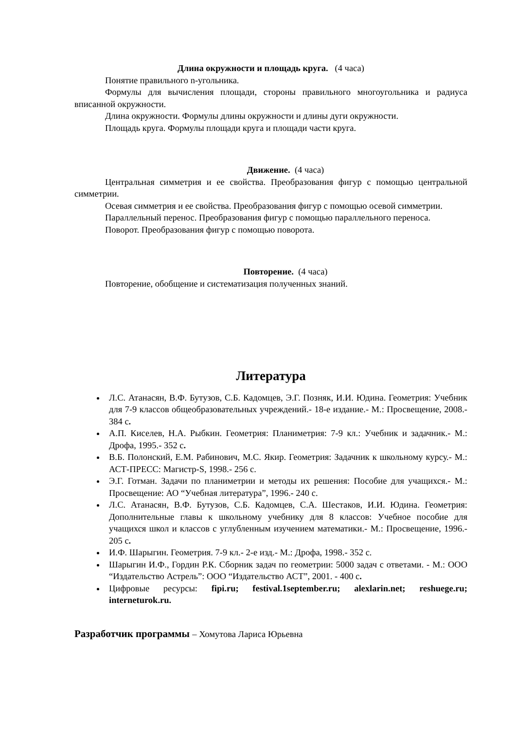Длина окружности и площадь круга. (4 часа)
Понятие правильного n-угольника.
Формулы для вычисления площади, стороны правильного многоугольника и радиуса вписанной окружности.
Длина окружности. Формулы длины окружности и длины дуги окружности.
Площадь круга. Формулы площади круга и площади части круга.
Движение. (4 часа)
Центральная симметрия и ее свойства. Преобразования фигур с помощью центральной симметрии.
Осевая симметрия и ее свойства. Преобразования фигур с помощью осевой симметрии.
Параллельный перенос. Преобразования фигур с помощью параллельного переноса.
Поворот. Преобразования фигур с помощью поворота.
Повторение. (4 часа)
Повторение, обобщение и систематизация полученных знаний.
Литература
Л.С. Атанасян, В.Ф. Бутузов, С.Б. Кадомцев, Э.Г. Позняк, И.И. Юдина. Геометрия: Учебник для 7-9 классов общеобразовательных учреждений.- 18-е издание.- М.: Просвещение, 2008.- 384 с.
А.П. Киселев, Н.А. Рыбкин. Геометрия: Планиметрия: 7-9 кл.: Учебник и задачник.- М.: Дрофа, 1995.- 352 с.
В.Б. Полонский, Е.М. Рабинович, М.С. Якир. Геометрия: Задачник к школьному курсу.- М.: АСТ-ПРЕСС: Магистр-S, 1998.- 256 с.
Э.Г. Готман. Задачи по планиметрии и методы их решения: Пособие для учащихся.- М.: Просвещение: АО “Учебная литература”, 1996.- 240 с.
Л.С. Атанасян, В.Ф. Бутузов, С.Б. Кадомцев, С.А. Шестаков, И.И. Юдина. Геометрия: Дополнительные главы к школьному учебнику для 8 классов: Учебное пособие для учащихся школ и классов с углубленным изучением математики.- М.: Просвещение, 1996.- 205 с.
И.Ф. Шарыгин. Геометрия. 7-9 кл.- 2-е изд.- М.: Дрофа, 1998.- 352 с.
Шарыгин И.Ф., Гордин Р.К. Сборник задач по геометрии: 5000 задач с ответами. - М.: ООО “Издательство Астрель”: ООО “Издательство АСТ”, 2001. - 400 с.
Цифровые ресурсы: fipi.ru; festival.1september.ru; alexlarin.net; reshuege.ru; interneturok.ru.
Разработчик программы – Хомутова Лариса Юрьевна